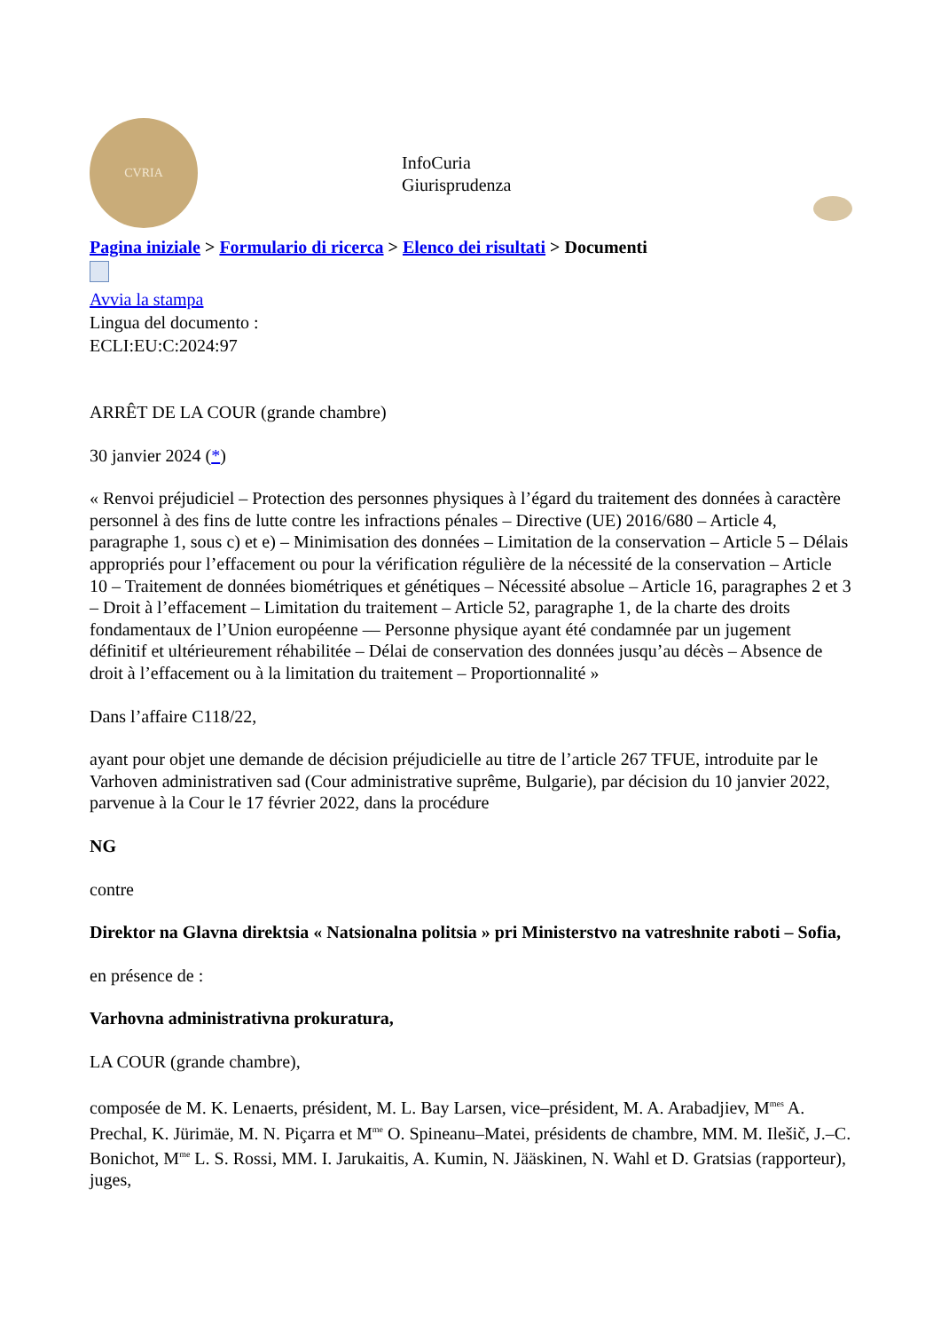CVRIA
InfoCuria
Giurisprudenza
Pagina iniziale > Formulario di ricerca > Elenco dei risultati > Documenti
Avvia la stampa
Lingua del documento :
ECLI:EU:C:2024:97
ARRÊT DE LA COUR (grande chambre)
30 janvier 2024 (*)
« Renvoi préjudiciel – Protection des personnes physiques à l’égard du traitement des données à caractère personnel à des fins de lutte contre les infractions pénales – Directive (UE) 2016/680 – Article 4, paragraphe 1, sous c) et e) – Minimisation des données – Limitation de la conservation – Article 5 – Délais appropriés pour l’effacement ou pour la vérification régulière de la nécessité de la conservation – Article 10 – Traitement de données biométriques et génétiques – Nécessité absolue – Article 16, paragraphes 2 et 3 – Droit à l’effacement – Limitation du traitement – Article 52, paragraphe 1, de la charte des droits fondamentaux de l’Union européenne –– Personne physique ayant été condamnée par un jugement définitif et ultérieurement réhabilitée – Délai de conservation des données jusqu’au décès – Absence de droit à l’effacement ou à la limitation du traitement – Proportionnalité »
Dans l’affaire C118/22,
ayant pour objet une demande de décision préjudicielle au titre de l’article 267 TFUE, introduite par le Varhoven administrativen sad (Cour administrative suprême, Bulgarie), par décision du 10 janvier 2022, parvenue à la Cour le 17 février 2022, dans la procédure
NG
contre
Direktor na Glavna direktsia « Natsionalna politsia » pri Ministerstvo na vatreshnite raboti – Sofia,
en présence de :
Varhovna administrativna prokuratura,
LA COUR (grande chambre),
composée de M. K. Lenaerts, président, M. L. Bay Larsen, vice–président, M. A. Arabadjiev, M<sup>mes</sup> A. Prechal, K. Jürimäe, M. N. Piçarra et M<sup>me</sup> O. Spineanu–Matei, présidents de chambre, MM. M. Ilešič, J.–C. Bonichot, M<sup>me</sup> L. S. Rossi, MM. I. Jarukaitis, A. Kumin, N. Jääskinen, N. Wahl et D. Gratsias (rapporteur), juges,